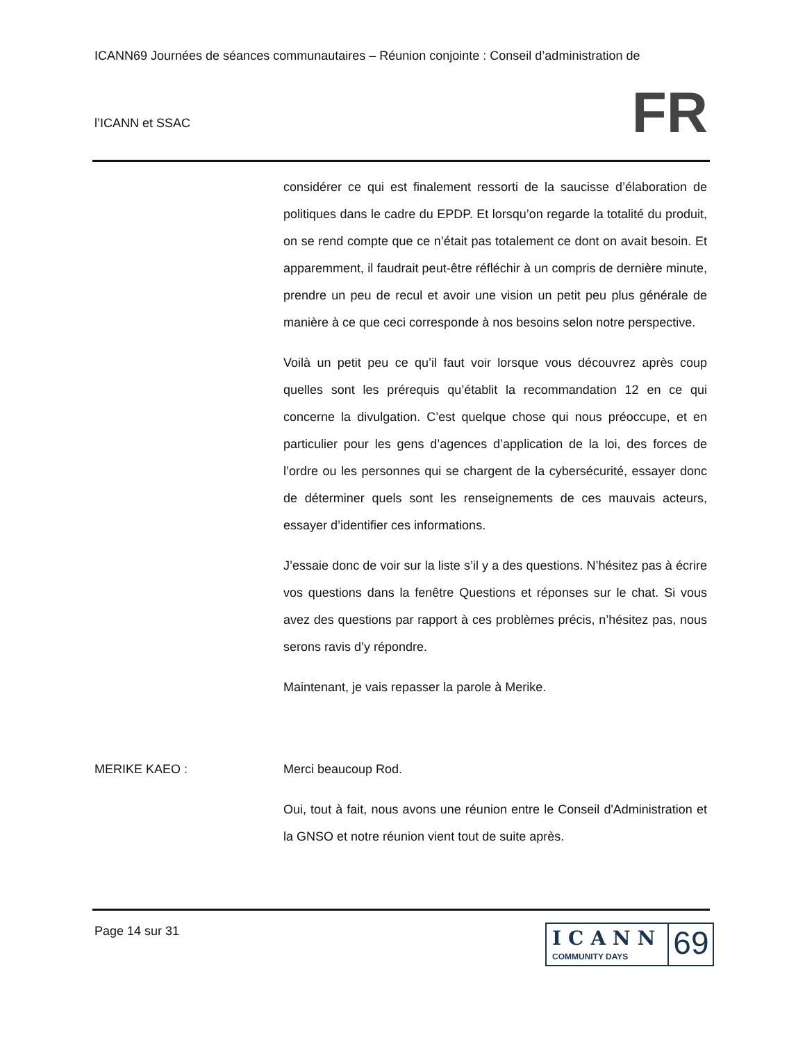ICANN69 Journées de séances communautaires – Réunion conjointe : Conseil d’administration de
l’ICANN et SSAC
FR
considérer ce qui est finalement ressorti de la saucisse d’élaboration de politiques dans le cadre du EPDP. Et lorsqu’on regarde la totalité du produit, on se rend compte que ce n’était pas totalement ce dont on avait besoin. Et apparemment, il faudrait peut-être réfléchir à un compris de dernière minute, prendre un peu de recul et avoir une vision un petit peu plus générale de manière à ce que ceci corresponde à nos besoins selon notre perspective.
Voilà un petit peu ce qu’il faut voir lorsque vous découvrez après coup quelles sont les prérequis qu’établit la recommandation 12 en ce qui concerne la divulgation. C’est quelque chose qui nous préoccupe, et en particulier pour les gens d’agences d’application de la loi, des forces de l’ordre ou les personnes qui se chargent de la cybersécurité, essayer donc de déterminer quels sont les renseignements de ces mauvais acteurs, essayer d’identifier ces informations.
J’essaie donc de voir sur la liste s’il y a des questions. N’hésitez pas à écrire vos questions dans la fenêtre Questions et réponses sur le chat. Si vous avez des questions par rapport à ces problèmes précis, n’hésitez pas, nous serons ravis d’y répondre.
Maintenant, je vais repasser la parole à Merike.
MERIKE KAEO : Merci beaucoup Rod.
Oui, tout à fait, nous avons une réunion entre le Conseil d'Administration et la GNSO et notre réunion vient tout de suite après.
Page 14 sur 31
ICANN
COMMUNITY DAYS
69